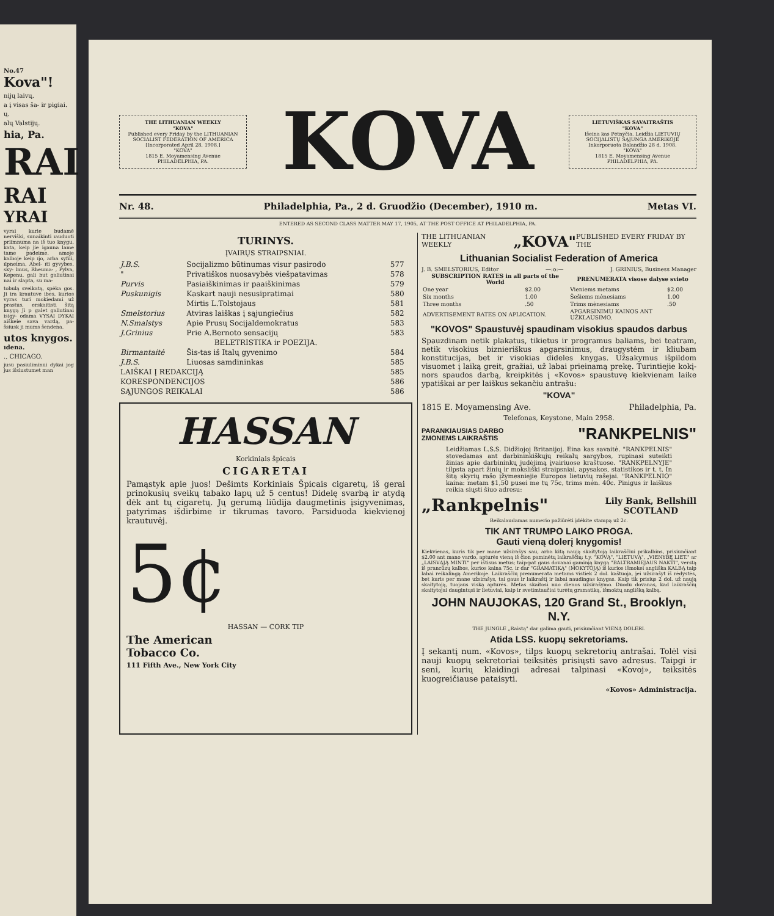No.47
Kova"!
nijų laivų.
a į visas ša- ir pigiai.
ų.
alų Valstijų.
hia, Pa.
RAI
RAI
YRAI
vyrai kurie budamē nerviški, sunaikinti ıauduoti priimnuma na iš tuo knygu, kata, keip jie igauna lame tame padeime. amoje kalboje keip ıjo, arba syfili, ılpneima, Abel- ıti gyvybes, sky- lmus, Rheuma- , Pylva, Kepenu, gali but galiutinai nai ir slapta, su ma-
tobulą sveikatą, spėka gos. Ji ira krautuvė ibes, kurios vyras turi mokiedami už prastus, erskaitisti šitą knygą Ji p galet galiutinai isigy- odama VYSAI DYKAI aiškeie sava vardą, pa- šsiusk ji mums šendena.
utos knygos.
ıdena.
., CHICAGO.
jusu pasiuliminui dykai jog jus išsiustumet man
THE LITHUANIAN WEEKLY
"KOVA"
Published every Friday by the LITHUANIAN SOCIALIST FEDERATION OF AMERICA
[Incorporated April 28, 1908.]
"KOVA"
1815 E. Moyamensing Avenue
PHILADELPHIA, PA.
KOVA
LIETUVIŠKAS SAVAITRAŠTIS
"KOVA"
Išeina kas Pėtnyčia. Leidžia LIETUVIŲ SOCIJALISTŲ SĄJUNGA AMERIKOJE
Inkorporuota Balandžio 28 d. 1908.
"KOVA"
1815 E. Moyamensing Avenue
PHILADELPHIA, PA.
Nr. 48. Philadelphia, Pa., 2 d. Gruodžio (December), 1910 m. Metas VI.
ENTERED AS SECOND CLASS MATTER MAY 17, 1905, AT THE POST OFFICE AT PHILADELPHIA, PA.
TURINYS.
ĮVAIRŲS STRAIPSNIAI.
| J.B.S. | Socijalizmo būtinumas visur pasirodo | 577 |
| " | Privatiškos nuosavybės viešpatavimas | 578 |
| Purvis | Pasiaiškinimas ir paaiškinimas | 579 |
| Puskunigis | Kaskart nauji nesusipratimai | 580 |
| | Mirtis L.Tolstojaus | 581 |
| Smelstorius | Atviras laiškas į sąjungiečius | 582 |
| N.Smalstys | Apie Prusų Socijaldemokratus | 583 |
| J.Grinius | Prie A.Bernoto sensacijų | 583 |
| BELETRISTIKA ir POEZIJA. | | |
| Birmantaitė | Šis-tas iš Italų gyvenimo | 584 |
| J.B.S. | Liuosas samdininkas | 585 |
| LAIŠKAI Į REDAKCIJĄ | | 585 |
| KORESPONDENCIJOS | | 586 |
| SĄJUNGOS REIKALAI | | 586 |
HASSAN
Korkiniais špicais
CIGARETAI
Pamąstyk apie juos! Dešimts Korkiniais Špicais cigaretų, iš gerai prinokusių sveikų tabako lapų už 5 centus! Didelę svarbą ir atydą dėk ant tų cigaretų. Jų gerumą liūdija daugmetinis įsigyvenimas, patyrimas išdirbime ir tikrumas tavoro. Parsiduoda kiekvienoj krautuvėj.
5¢
HASSAN — CORK TIP
The American
Tobacco Co.
111 Fifth Ave., New York City
THE LITHUANIAN WEEKLY „KOVA" PUBLISHED EVERY FRIDAY BY THE
Lithuanian Socialist Federation of America
J. B. SMELSTORIUS, Editor —:o:— J. GRINIUS, Business Manager
| SUBSCRIPTION RATES in all parts of the World | | PRENUMERATA visose dalyse svieto | |
| --- | --- | --- | --- |
| One year | $2.00 | Vieniems metams | $2.00 |
| Six months | 1.00 | Šešiems mėnesiams | 1.00 |
| Three months | .50 | Trims mėnesiams | .50 |
| ADVERTISEMENT RATES ON APLICATION. | | APGARSINIMU KAINOS ANT UŽKLAUSIMO. | |
"KOVOS" Spaustuvėj spaudinam visokius spaudos darbus
Spauzdinam netik plakatus, tikietus ir programus baliams, bei teatram, netik visokius biznieriškus apgarsinimus, draugystėm ir kliubam konstitucijas, bet ir visokias dideles knygas. Užsakymus išpildom visuomet į laiką greit, gražiai, už labai prieinamą prekę. Turintiejie kokį-nors spaudos darbą, kreipkitės į «Kovos» spaustuvę kiekvienam laike ypatiškai ar per laiškus sekančiu antrašu:
"KOVA"
1815 E. Moyamensing Ave. Philadelphia, Pa.
Telefonas, Keystone, Main 2958.
PARANKIAUSIAS DARBO
ZMONEMS LAIKRAŠTIS "RANKPELNIS"
Leidžiamas L.S.S. Didžiojoj Britanijoj. Eina kas savaitė. "RANKPELNIS" stovedamas ant darbininkiškųjų reikalų sargybos, rupinasi suteikti žinias apie darbininkų judėjimą įvairiuose kraštuose. "RANKPELNYJE" tilpsta apart žinių ir moksliški straipsniai, apysakos, statistikos ir t. t. In šitą skyrių rašo įžymesniejie Europos lietuvių rašejai. "RANKPELNIO" kaina: metam $1,50 pusei me tų 75c, trims mėn. 40c. Pinigus ir laiškus reikia siųsti šiuo adresu:
„Rankpelnis" Lily Bank, Bellshill
SCOTLAND
Reikalaudamas numerio pažiūrėti įdėkite stampą už 2c.
TIK ANT TRUMPO LAIKO PROGA.
Gauti vieną dolerį knygomis!
Kiekvienas, kuris tik per mane užsirašys sau, arba kitą naują skaitytoją laikraščiui prikalbins, prisiunčiant $2.00 ant mano vardo, apturės vieną iš čion paminėtų laikraščių: t.y. "KOVĄ", "LIETUVĄ", „VIENYBĘ LIET." ar „LAISVĄJĄ MINTI" per ištisus metus; taip-pat gaus dovanai gaminįą knygą "BALTRAMIEJAUS NAKTI", verstą iš prancūzų kalbos, kurios kaina 75c. ir dar "GRAMATIKĄ" (MOKYTOJĄ) iš kurios išmokei angliška KALBĄ taip labai reikalingą Amerikoje. Laikraščių prenumerata metams vistiek 2 dol. kaštuoja, jei užsirašyt iš rėdystės, bet kuris per mane užsirašys, tai gaus ir laikraštį ir labai naudingas knygas. Kaip tik prisiųs 2 dol. už naują skaitytoją, tuojaus viską apturės. Metas skaitosi nuo dienos užsirašymo. Duodu dovanas, kad laikraščių skaitytojai daugintųsi ir lietuviai, kaip ir svetimtaučiai turėtų gramatiką, išmoktų anglišką kalbą.
JOHN NAUJOKAS, 120 Grand St., Brooklyn, N.Y.
THE JUNGLE „Raistą" dar galima gauti, prisiunčiant VIENĄ DOLERI.
Atida LSS. kuopų sekretoriams.
Į sekantį num. «Kovos», tilps kuopų sekretorių antrašai. Tolėl visi nauji kuopų sekretoriai teiksitės prisiųsti savo adresus. Taipgi ir seni, kurių klaidingi adresai talpinasi «Kovoj», teiksitės kuogreičiause pataisyti.
«Kovos» Administracija.